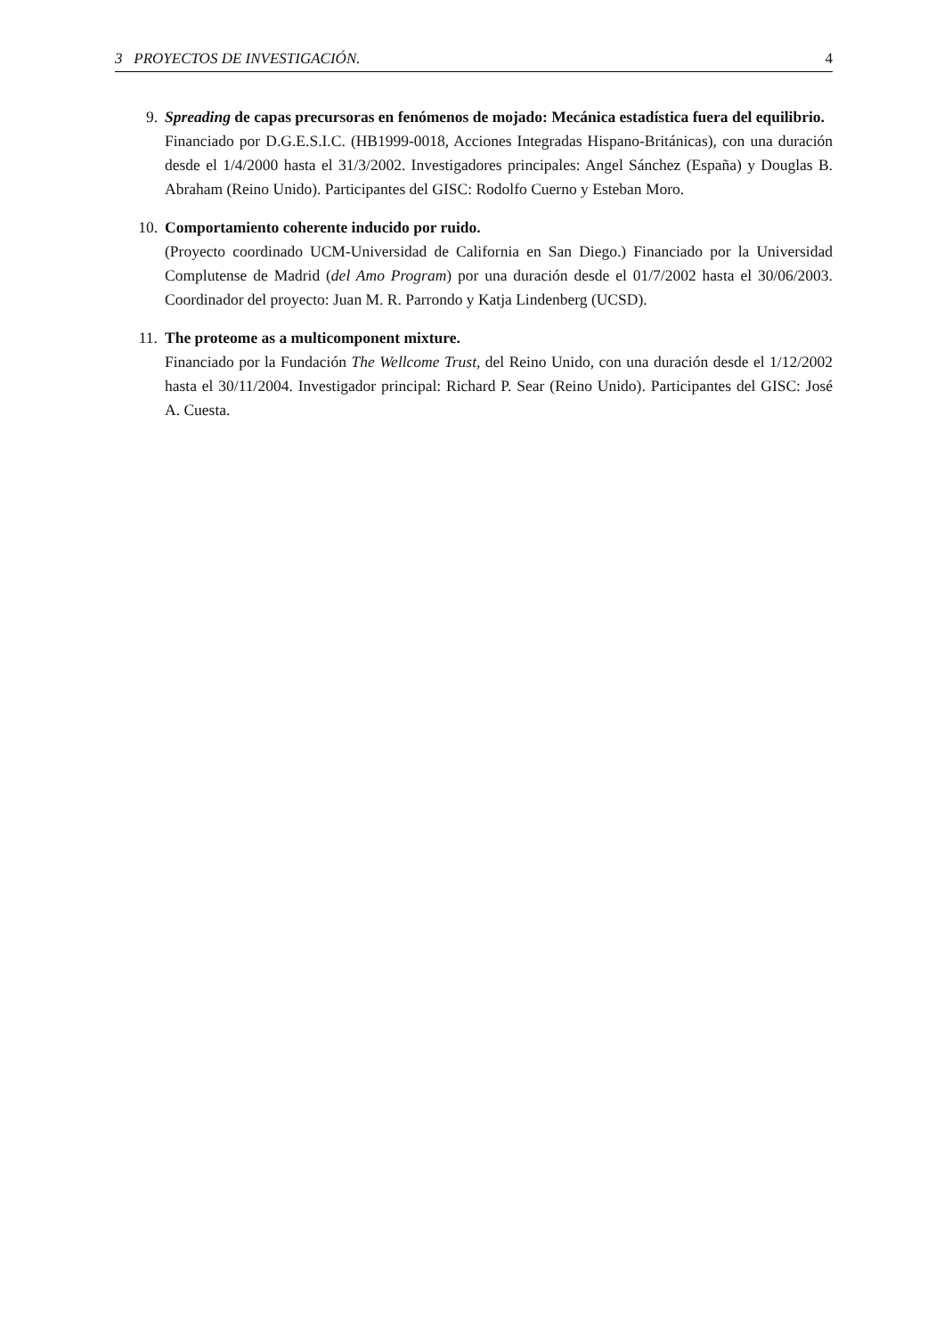3 PROYECTOS DE INVESTIGACIÓN. 4
9. Spreading de capas precursoras en fenómenos de mojado: Mecánica estadística fuera del equilibrio.
Financiado por D.G.E.S.I.C. (HB1999-0018, Acciones Integradas Hispano-Británicas), con una duración desde el 1/4/2000 hasta el 31/3/2002. Investigadores principales: Angel Sánchez (España) y Douglas B. Abraham (Reino Unido). Participantes del GISC: Rodolfo Cuerno y Esteban Moro.
10. Comportamiento coherente inducido por ruido.
(Proyecto coordinado UCM-Universidad de California en San Diego.) Financiado por la Universidad Complutense de Madrid (del Amo Program) por una duración desde el 01/7/2002 hasta el 30/06/2003. Coordinador del proyecto: Juan M. R. Parrondo y Katja Lindenberg (UCSD).
11. The proteome as a multicomponent mixture.
Financiado por la Fundación The Wellcome Trust, del Reino Unido, con una duración desde el 1/12/2002 hasta el 30/11/2004. Investigador principal: Richard P. Sear (Reino Unido). Participantes del GISC: José A. Cuesta.